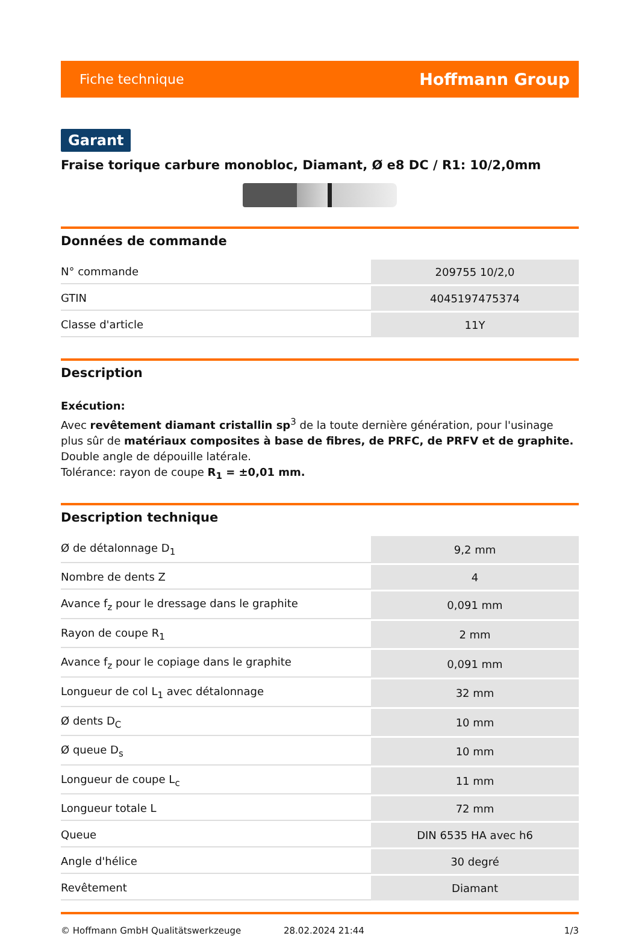Fiche technique Hoffmann Group
Garant
Fraise torique carbure monobloc, Diamant, Ø e8 DC / R1: 10/2,0mm
Données de commande
| N° commande | 209755 10/2,0 |
| GTIN | 4045197475374 |
| Classe d'article | 11Y |
Description
Exécution:
Avec revêtement diamant cristallin sp<sup>3</sup> de la toute dernière génération, pour l'usinage plus sûr de matériaux composites à base de fibres, de PRFC, de PRFV et de graphite. Double angle de dépouille latérale.
Tolérance: rayon de coupe R<sub>1</sub> = ±0,01 mm.
Description technique
| Ø de détalonnage D<sub>1</sub> | 9,2 mm |
| Nombre de dents Z | 4 |
| Avance f<sub>z</sub> pour le dressage dans le graphite | 0,091 mm |
| Rayon de coupe R<sub>1</sub> | 2 mm |
| Avance f<sub>z</sub> pour le copiage dans le graphite | 0,091 mm |
| Longueur de col L<sub>1</sub> avec détalonnage | 32 mm |
| Ø dents D<sub>C</sub> | 10 mm |
| Ø queue D<sub>s</sub> | 10 mm |
| Longueur de coupe L<sub>c</sub> | 11 mm |
| Longueur totale L | 72 mm |
| Queue | DIN 6535 HA avec h6 |
| Angle d'hélice | 30 degré |
| Revêtement | Diamant |
© Hoffmann GmbH Qualitätswerkzeuge 28.02.2024 21:44 1/3